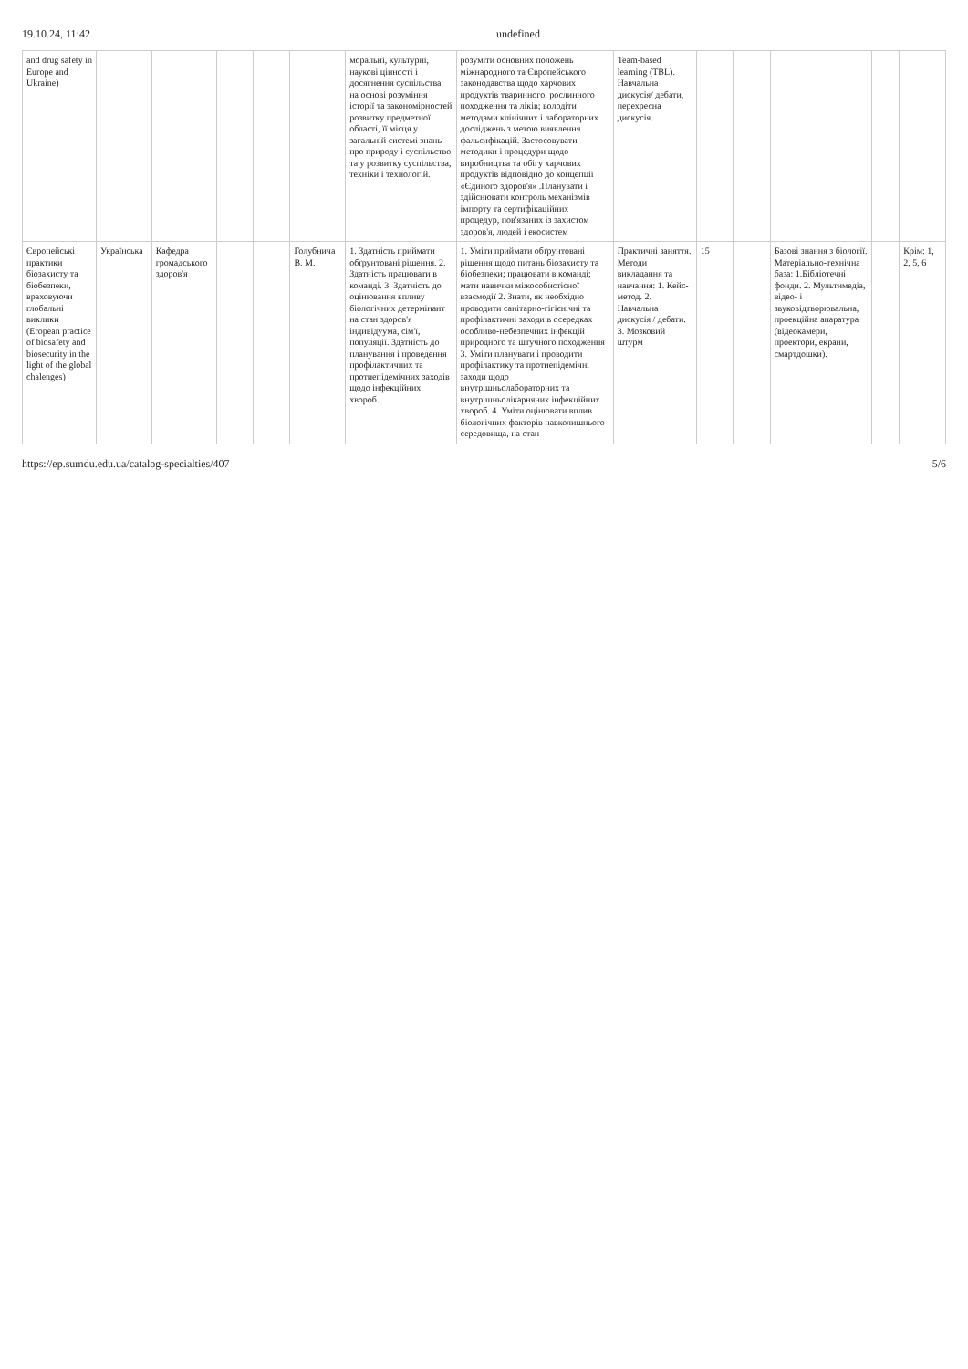19.10.24, 11:42 undefined
| and drug safety in Europe and Ukraine) | | | | | | моральні, культурні, наукові цінності і досягнення суспільства на основі розуміння історії та закономірностей розвитку предметної області, її місця у загальній системі знань про природу і суспільство та у розвитку суспільства, техніки і технологій. | розуміти основних положень міжнародного та Європейського законодавства щодо харчових продуктів тваринного, рослинного походження та ліків; володіти методами клінічних і лабораторних досліджень з метою виявлення фальсифікацій. Застосовувати методики і процедури щодо виробництва та обігу харчових продуктів відповідно до концепції «Єдиного здоров'я» .Планувати і здійснювати контроль механізмів імпорту та сертифікаційних процедур, пов'язаних із захистом здоров'я, людей і екосистем | Team-based learning (TBL). Навчальна дискусія/ дебати, перехресна дискусія. | | | | | |
| Європейські практики біозахисту та біобезпеки, враховуючи глобальні виклики (Eropean practice of biosafety and biosecurity in the light of the global chalenges) | Українська | Кафедра громадського здоров'я | | | Голубнича В. М. | 1. Здатність приймати обґрунтовані рішення. 2. Здатність працювати в команді. 3. Здатність до оцінювання впливу біологічних детермінант на стан здоров'я індивідуума, сім'ї, популяції. Здатність до планування і проведення профілактичних та протиепідемічних заходів щодо інфекційних хвороб. | 1. Уміти приймати обґрунтовані рішення щодо питань біозахисту та біобезпеки; працювати в команді; мати навички міжособистісної взаємодії 2. Знати, як необхідно проводити санітарно-гігієнічні та профілактичні заходи в осередках особливо-небезпечних інфекцій природного та штучного походження 3. Уміти планувати і проводити профілактику та протиепідемічні заходи щодо внутрішньолабораторних та внутрішньолікарняних інфекційних хвороб. 4. Уміти оцінювати вплив біологічних факторів навколишнього середовища, на стан | Практичні заняття. Методи викладання та навчання: 1. Кейс-метод. 2. Навчальна дискусія / дебати. 3. Мозковий штурм | 15 | | Базові знання з біології. Матеріально-технічна база: 1.Бібліотечні фонди. 2. Мультимедіа, відео- і звуковідтворювальна, проекційна апаратура (відеокамери, проектори, екрани, смартдошки). | | Крім: 1, 2, 5, 6 |
https://ep.sumdu.edu.ua/catalog-specialties/407 5/6